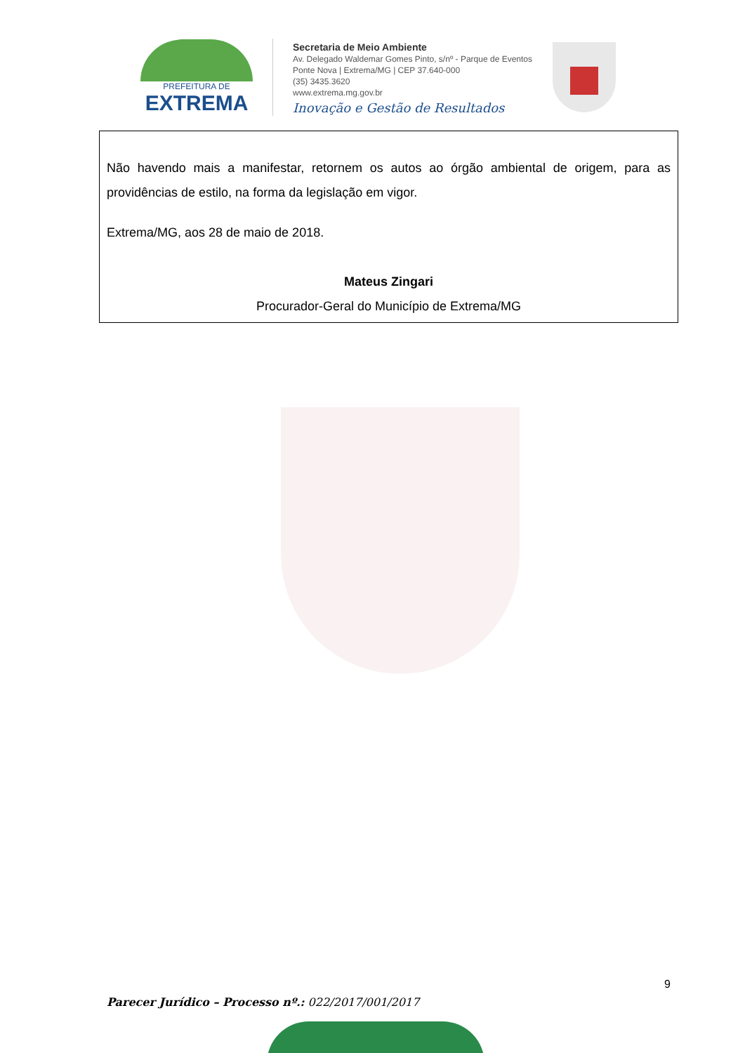PREFEITURA DE
EXTREMA
Secretaria de Meio Ambiente
Av. Delegado Waldemar Gomes Pinto, s/nº - Parque de Eventos
Ponte Nova | Extrema/MG | CEP 37.640-000
(35) 3435.3620
www.extrema.mg.gov.br
Inovação e Gestão de Resultados
Não havendo mais a manifestar, retornem os autos ao órgão ambiental de origem, para as providências de estilo, na forma da legislação em vigor.
Extrema/MG, aos 28 de maio de 2018.
Mateus Zingari
Procurador-Geral do Município de Extrema/MG
9
Parecer Jurídico – Processo nº.: 022/2017/001/2017